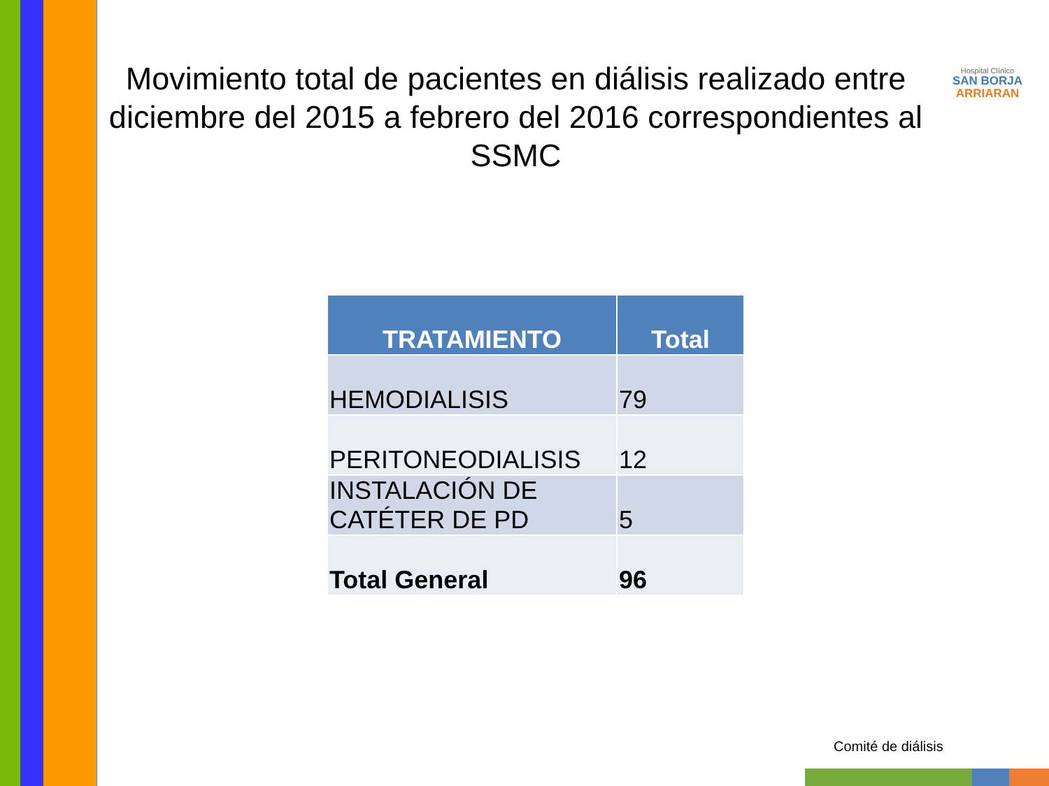Hospital Clínico
SAN BORJA
ARRIARAN
Movimiento total de pacientes en diálisis realizado entre diciembre del 2015 a febrero del 2016 correspondientes al SSMC
| TRATAMIENTO | Total |
| --- | --- |
| HEMODIALISIS | 79 |
| PERITONEODIALISIS | 12 |
| INSTALACIÓN DE CATÉTER DE PD | 5 |
| Total General | 96 |
Comité de diálisis